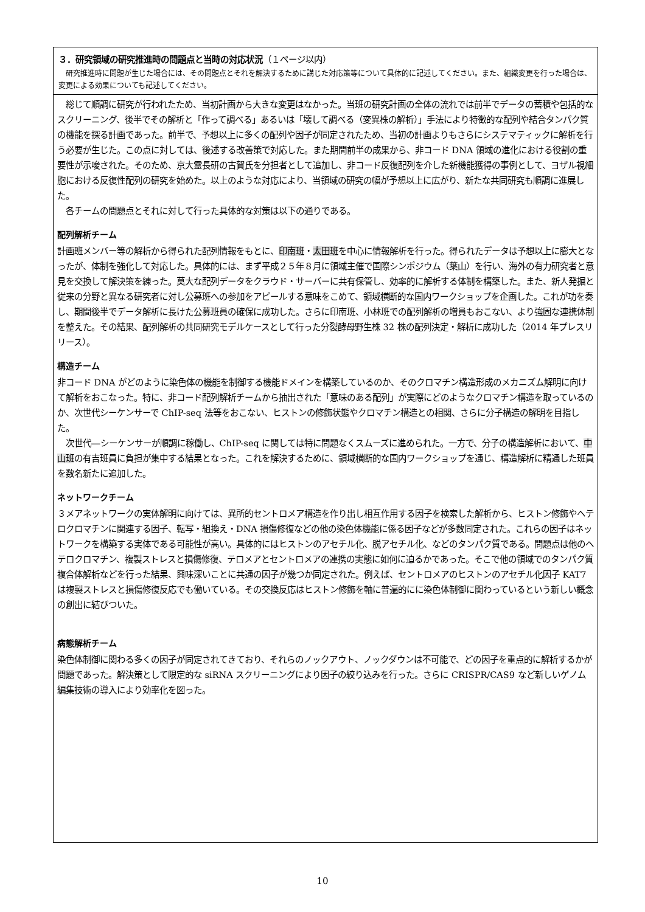３．研究領域の研究推進時の問題点と当時の対応状況（１ページ以内）
　研究推進時に問題が生じた場合には、その問題点とそれを解決するために講じた対応策等について具体的に記述してください。また、組織変更を行った場合は、変更による効果についても記述してください。
　総じて順調に研究が行われたため、当初計画から大きな変更はなかった。当班の研究計画の全体の流れでは前半でデータの蓄積や包括的なスクリーニング、後半でその解析と「作って調べる」あるいは「壊して調べる（変異株の解析）」手法により特徴的な配列や結合タンパク質の機能を探る計画であった。前半で、予想以上に多くの配列や因子が同定されたため、当初の計画よりもさらにシステマティックに解析を行う必要が生じた。この点に対しては、後述する改善策で対応した。また期間前半の成果から、非コード DNA 領域の進化における役割の重要性が示唆された。そのため、京大霊長研の古賀氏を分担者として追加し、非コード反復配列を介した新機能獲得の事例として、ヨザル視細胞における反復性配列の研究を始めた。以上のような対応により、当領域の研究の幅が予想以上に広がり、新たな共同研究も順調に進展した。
　各チームの問題点とそれに対して行った具体的な対策は以下の通りである。
配列解析チーム
計画班メンバー等の解析から得られた配列情報をもとに、印南班・太田班を中心に情報解析を行った。得られたデータは予想以上に膨大となったが、体制を強化して対応した。具体的には、まず平成２５年８月に領域主催で国際シンポジウム（葉山）を行い、海外の有力研究者と意見を交換して解決策を練った。莫大な配列データをクラウド・サーバーに共有保管し、効率的に解析する体制を構築した。また、新人発掘と従来の分野と異なる研究者に対し公募班への参加をアピールする意味をこめて、領域横断的な国内ワークショップを企画した。これが功を奏し、期間後半でデータ解析に長けた公募班員の確保に成功した。さらに印南班、小林班での配列解析の増員もおこない、より強固な連携体制を整えた。その結果、配列解析の共同研究モデルケースとして行った分裂酵母野生株 32 株の配列決定・解析に成功した（2014 年プレスリリース）。
構造チーム
非コード DNA がどのように染色体の機能を制御する機能ドメインを構築しているのか、そのクロマチン構造形成のメカニズム解明に向けて解析をおこなった。特に、非コード配列解析チームから抽出された「意味のある配列」が実際にどのようなクロマチン構造を取っているのか、次世代シーケンサーで ChIP-seq 法等をおこない、ヒストンの修飾状態やクロマチン構造との相関、さらに分子構造の解明を目指した。
　次世代―シーケンサーが順調に稼働し、ChIP-seq に関しては特に問題なくスムーズに進められた。一方で、分子の構造解析において、中山班の有吉班員に負担が集中する結果となった。これを解決するために、領域横断的な国内ワークショップを通じ、構造解析に精通した班員を数名新たに追加した。
ネットワークチーム
３メアネットワークの実体解明に向けては、異所的セントロメア構造を作り出し相互作用する因子を検索した解析から、ヒストン修飾やヘテロクロマチンに関連する因子、転写・組換え・DNA 損傷修復などの他の染色体機能に係る因子などが多数同定された。これらの因子はネットワークを構築する実体である可能性が高い。具体的にはヒストンのアセチル化、脱アセチル化、などのタンパク質である。問題点は他のヘテロクロマチン、複製ストレスと損傷修復、テロメアとセントロメアの連携の実態に如何に迫るかであった。そこで他の領域でのタンパク質複合体解析などを行った結果、興味深いことに共通の因子が幾つか同定された。例えば、セントロメアのヒストンのアセチル化因子 KAT7 は複製ストレスと損傷修復反応でも働いている。その交換反応はヒストン修飾を軸に普遍的にに染色体制御に関わっているという新しい概念の創出に結びついた。
病態解析チーム
染色体制御に関わる多くの因子が同定されてきており、それらのノックアウト、ノックダウンは不可能で、どの因子を重点的に解析するかが問題であった。解決策として限定的な siRNA スクリーニングにより因子の絞り込みを行った。さらに CRISPR/CAS9 など新しいゲノム編集技術の導入により効率化を図った。
10